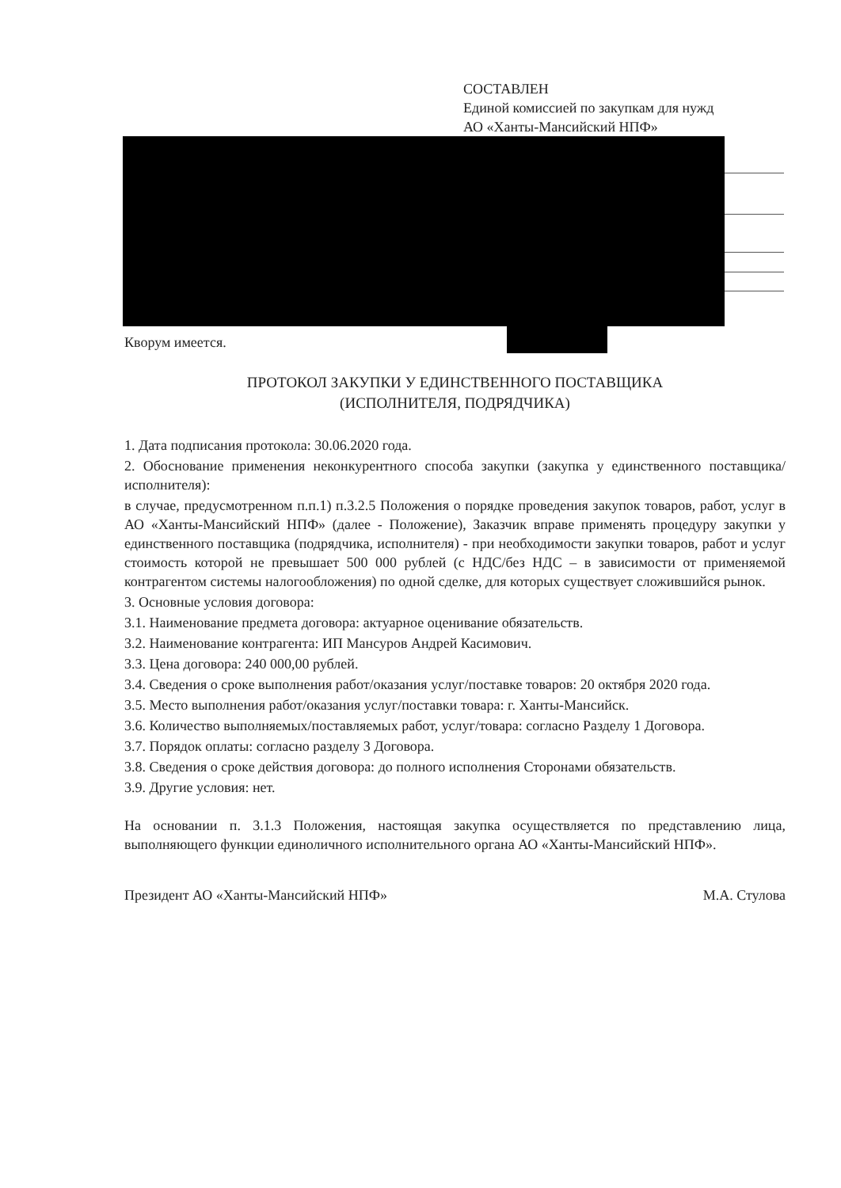СОСТАВЛЕН
Единой комиссией по закупкам для нужд
АО «Ханты-Мансийский НПФ»
Кворум имеется.
ПРОТОКОЛ ЗАКУПКИ У ЕДИНСТВЕННОГО ПОСТАВЩИКА
(ИСПОЛНИТЕЛЯ, ПОДРЯДЧИКА)
1. Дата подписания протокола: 30.06.2020 года.
2. Обоснование применения неконкурентного способа закупки (закупка у единственного поставщика/исполнителя):
в случае, предусмотренном п.п.1) п.3.2.5 Положения о порядке проведения закупок товаров, работ, услуг в АО «Ханты-Мансийский НПФ» (далее - Положение), Заказчик вправе применять процедуру закупки у единственного поставщика (подрядчика, исполнителя) - при необходимости закупки товаров, работ и услуг стоимость которой не превышает 500 000 рублей (с НДС/без НДС – в зависимости от применяемой контрагентом системы налогообложения) по одной сделке, для которых существует сложившийся рынок.
3. Основные условия договора:
3.1. Наименование предмета договора: актуарное оценивание обязательств.
3.2. Наименование контрагента: ИП Мансуров Андрей Касимович.
3.3. Цена договора: 240 000,00 рублей.
3.4. Сведения о сроке выполнения работ/оказания услуг/поставке товаров: 20 октября 2020 года.
3.5. Место выполнения работ/оказания услуг/поставки товара: г. Ханты-Мансийск.
3.6. Количество выполняемых/поставляемых работ, услуг/товара: согласно Разделу 1 Договора.
3.7. Порядок оплаты: согласно разделу 3 Договора.
3.8. Сведения о сроке действия договора: до полного исполнения Сторонами обязательств.
3.9. Другие условия: нет.
На основании п. 3.1.3 Положения, настоящая закупка осуществляется по представлению лица, выполняющего функции единоличного исполнительного органа АО «Ханты-Мансийский НПФ».
Президент АО «Ханты-Мансийский НПФ» М.А. Стулова